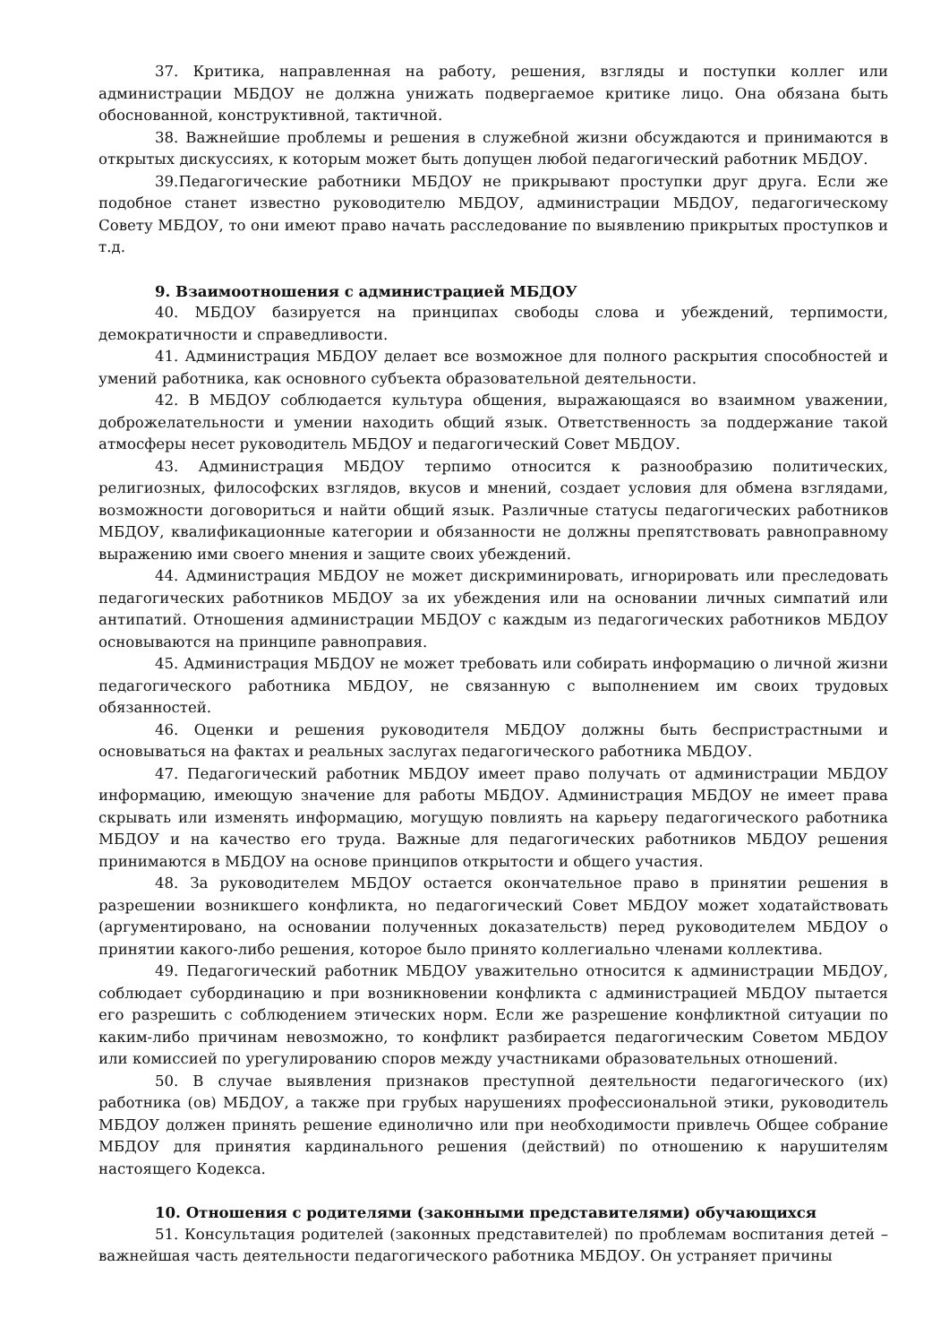37. Критика, направленная на работу, решения, взгляды и поступки коллег или администрации МБДОУ не должна унижать подвергаемое критике лицо. Она обязана быть обоснованной, конструктивной, тактичной.
38. Важнейшие проблемы и решения в служебной жизни обсуждаются и принимаются в открытых дискуссиях, к которым может быть допущен любой педагогический работник МБДОУ.
39.Педагогические работники МБДОУ не прикрывают проступки друг друга. Если же подобное станет известно руководителю МБДОУ, администрации МБДОУ, педагогическому Совету МБДОУ, то они имеют право начать расследование по выявлению прикрытых проступков и т.д.
9. Взаимоотношения с администрацией МБДОУ
40. МБДОУ базируется на принципах свободы слова и убеждений, терпимости, демократичности и справедливости.
41. Администрация МБДОУ делает все возможное для полного раскрытия способностей и умений работника, как основного субъекта образовательной деятельности.
42. В МБДОУ соблюдается культура общения, выражающаяся во взаимном уважении, доброжелательности и умении находить общий язык. Ответственность за поддержание такой атмосферы несет руководитель МБДОУ и педагогический Совет МБДОУ.
43. Администрация МБДОУ терпимо относится к разнообразию политических, религиозных, философских взглядов, вкусов и мнений, создает условия для обмена взглядами, возможности договориться и найти общий язык. Различные статусы педагогических работников МБДОУ, квалификационные категории и обязанности не должны препятствовать равноправному выражению ими своего мнения и защите своих убеждений.
44. Администрация МБДОУ не может дискриминировать, игнорировать или преследовать педагогических работников МБДОУ за их убеждения или на основании личных симпатий или антипатий. Отношения администрации МБДОУ с каждым из педагогических работников МБДОУ основываются на принципе равноправия.
45. Администрация МБДОУ не может требовать или собирать информацию о личной жизни педагогического работника МБДОУ, не связанную с выполнением им своих трудовых обязанностей.
46. Оценки и решения руководителя МБДОУ должны быть беспристрастными и основываться на фактах и реальных заслугах педагогического работника МБДОУ.
47. Педагогический работник МБДОУ имеет право получать от администрации МБДОУ информацию, имеющую значение для работы МБДОУ. Администрация МБДОУ не имеет права скрывать или изменять информацию, могущую повлиять на карьеру педагогического работника МБДОУ и на качество его труда. Важные для педагогических работников МБДОУ решения принимаются в МБДОУ на основе принципов открытости и общего участия.
48. За руководителем МБДОУ остается окончательное право в принятии решения в разрешении возникшего конфликта, но педагогический Совет МБДОУ может ходатайствовать (аргументировано, на основании полученных доказательств) перед руководителем МБДОУ о принятии какого-либо решения, которое было принято коллегиально членами коллектива.
49. Педагогический работник МБДОУ уважительно относится к администрации МБДОУ, соблюдает субординацию и при возникновении конфликта с администрацией МБДОУ пытается его разрешить с соблюдением этических норм. Если же разрешение конфликтной ситуации по каким-либо причинам невозможно, то конфликт разбирается педагогическим Советом МБДОУ или комиссией по урегулированию споров между участниками образовательных отношений.
50. В случае выявления признаков преступной деятельности педагогического (их) работника (ов) МБДОУ, а также при грубых нарушениях профессиональной этики, руководитель МБДОУ должен принять решение единолично или при необходимости привлечь Общее собрание МБДОУ для принятия кардинального решения (действий) по отношению к нарушителям настоящего Кодекса.
10. Отношения с родителями (законными представителями) обучающихся
51. Консультация родителей (законных представителей) по проблемам воспитания детей – важнейшая часть деятельности педагогического работника МБДОУ. Он устраняет причины